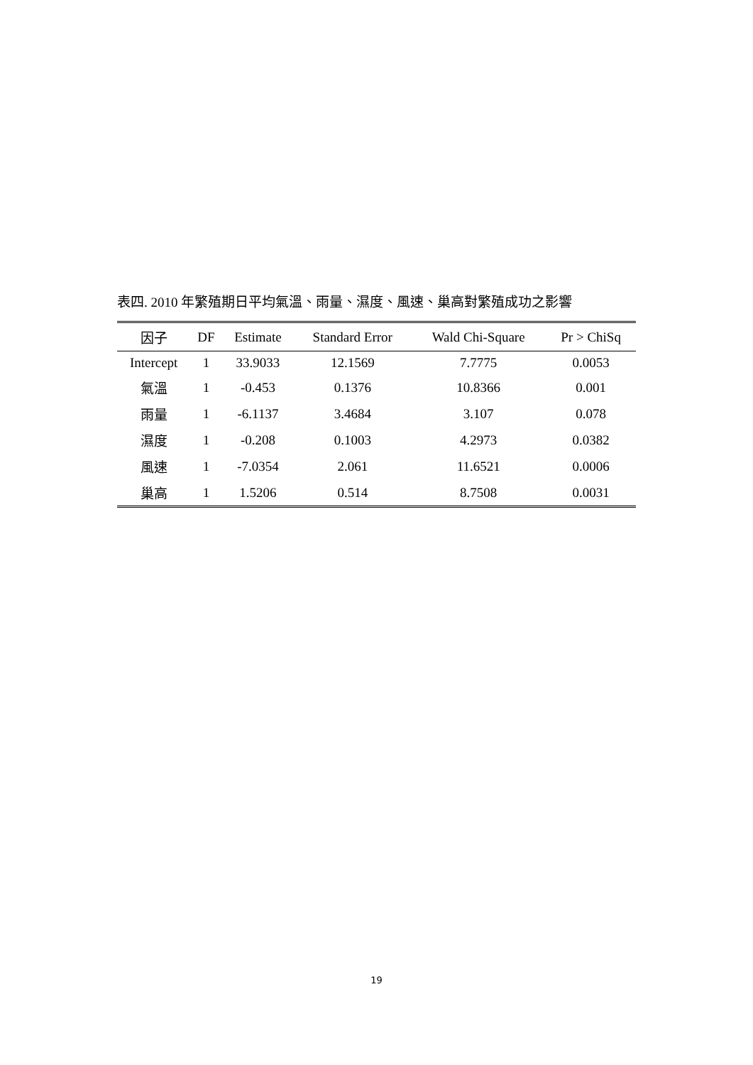表四. 2010 年繁殖期日平均氣溫、雨量、濕度、風速、巢高對繁殖成功之影響
| 因子 | DF | Estimate | Standard Error | Wald Chi-Square | Pr > ChiSq |
| --- | --- | --- | --- | --- | --- |
| Intercept | 1 | 33.9033 | 12.1569 | 7.7775 | 0.0053 |
| 氣溫 | 1 | -0.453 | 0.1376 | 10.8366 | 0.001 |
| 雨量 | 1 | -6.1137 | 3.4684 | 3.107 | 0.078 |
| 濕度 | 1 | -0.208 | 0.1003 | 4.2973 | 0.0382 |
| 風速 | 1 | -7.0354 | 2.061 | 11.6521 | 0.0006 |
| 巢高 | 1 | 1.5206 | 0.514 | 8.7508 | 0.0031 |
19